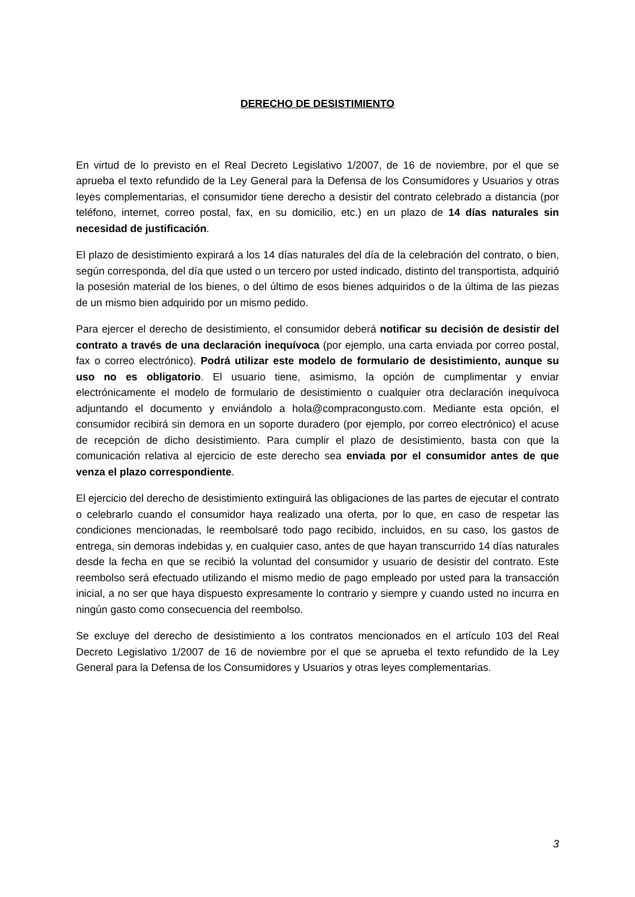DERECHO DE DESISTIMIENTO
En virtud de lo previsto en el Real Decreto Legislativo 1/2007, de 16 de noviembre, por el que se aprueba el texto refundido de la Ley General para la Defensa de los Consumidores y Usuarios y otras leyes complementarias, el consumidor tiene derecho a desistir del contrato celebrado a distancia (por teléfono, internet, correo postal, fax, en su domicilio, etc.) en un plazo de 14 días naturales sin necesidad de justificación.
El plazo de desistimiento expirará a los 14 días naturales del día de la celebración del contrato, o bien, según corresponda, del día que usted o un tercero por usted indicado, distinto del transportista, adquirió la posesión material de los bienes, o del último de esos bienes adquiridos o de la última de las piezas de un mismo bien adquirido por un mismo pedido.
Para ejercer el derecho de desistimiento, el consumidor deberá notificar su decisión de desistir del contrato a través de una declaración inequívoca (por ejemplo, una carta enviada por correo postal, fax o correo electrónico). Podrá utilizar este modelo de formulario de desistimiento, aunque su uso no es obligatorio. El usuario tiene, asimismo, la opción de cumplimentar y enviar electrónicamente el modelo de formulario de desistimiento o cualquier otra declaración inequívoca adjuntando el documento y enviándolo a hola@compracongusto.com. Mediante esta opción, el consumidor recibirá sin demora en un soporte duradero (por ejemplo, por correo electrónico) el acuse de recepción de dicho desistimiento. Para cumplir el plazo de desistimiento, basta con que la comunicación relativa al ejercicio de este derecho sea enviada por el consumidor antes de que venza el plazo correspondiente.
El ejercicio del derecho de desistimiento extinguirá las obligaciones de las partes de ejecutar el contrato o celebrarlo cuando el consumidor haya realizado una oferta, por lo que, en caso de respetar las condiciones mencionadas, le reembolsaré todo pago recibido, incluidos, en su caso, los gastos de entrega, sin demoras indebidas y, en cualquier caso, antes de que hayan transcurrido 14 días naturales desde la fecha en que se recibió la voluntad del consumidor y usuario de desistir del contrato. Este reembolso será efectuado utilizando el mismo medio de pago empleado por usted para la transacción inicial, a no ser que haya dispuesto expresamente lo contrario y siempre y cuando usted no incurra en ningún gasto como consecuencia del reembolso.
Se excluye del derecho de desistimiento a los contratos mencionados en el artículo 103 del Real Decreto Legislativo 1/2007 de 16 de noviembre por el que se aprueba el texto refundido de la Ley General para la Defensa de los Consumidores y Usuarios y otras leyes complementarias.
3